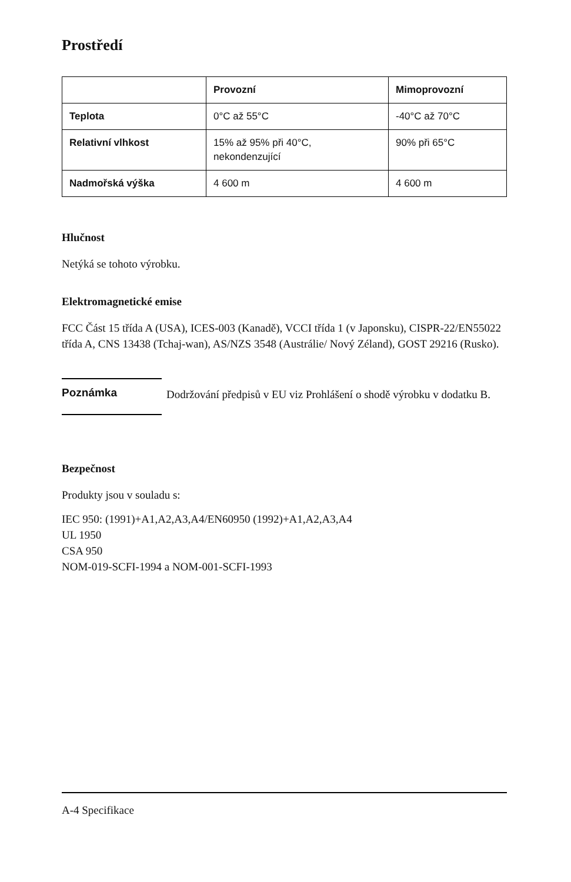Prostředí
| | Provozní | Mimoprovozní |
| --- | --- | --- |
| Teplota | 0°C až 55°C | -40°C až 70°C |
| Relativní vlhkost | 15% až 95% při 40°C, nekondenzující | 90% při 65°C |
| Nadmořská výška | 4 600 m | 4 600 m |
Hlučnost
Netýká se tohoto výrobku.
Elektromagnetické emise
FCC Část 15 třída A (USA), ICES-003 (Kanadě), VCCI třída 1 (v Japonsku), CISPR-22/EN55022 třída A, CNS 13438 (Tchaj-wan), AS/NZS 3548 (Austrálie/ Nový Zéland), GOST 29216 (Rusko).
Poznámka
Dodržování předpisů v EU viz Prohlášení o shodě výrobku v dodatku B.
Bezpečnost
Produkty jsou v souladu s:
IEC 950: (1991)+A1,A2,A3,A4/EN60950 (1992)+A1,A2,A3,A4
UL 1950
CSA 950
NOM-019-SCFI-1994 a NOM-001-SCFI-1993
A-4 Specifikace